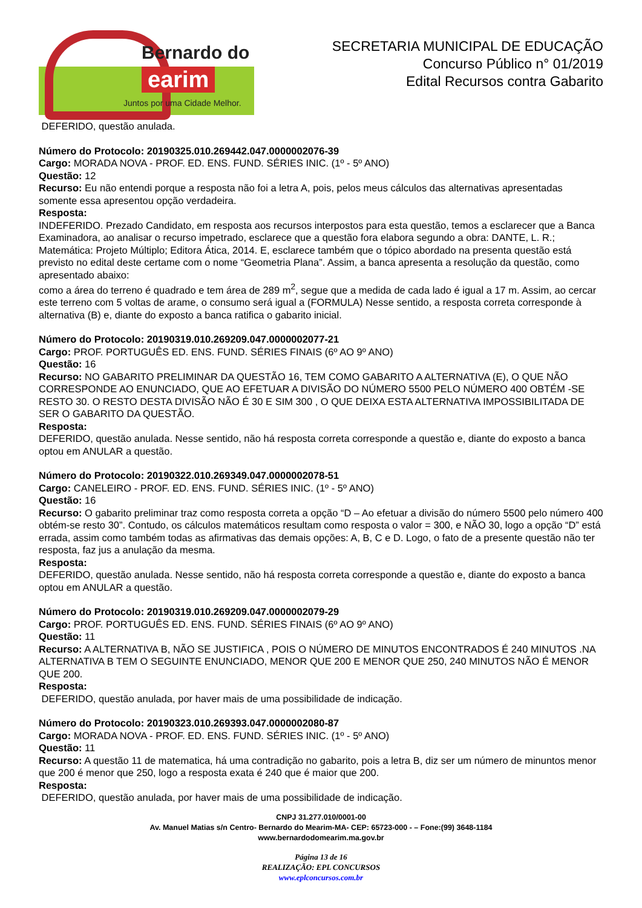Bernardo do
earim
Juntos por uma Cidade Melhor.
SECRETARIA MUNICIPAL DE EDUCAÇÃO
Concurso Público n° 01/2019
Edital Recursos contra Gabarito
DEFERIDO, questão anulada.
Número do Protocolo: 20190325.010.269442.047.0000002076-39
Cargo: MORADA NOVA - PROF. ED. ENS. FUND. SÉRIES INIC. (1º - 5º ANO)
Questão: 12
Recurso: Eu não entendi porque a resposta não foi a letra A, pois, pelos meus cálculos das alternativas apresentadas somente essa apresentou opção verdadeira.
Resposta:
INDEFERIDO. Prezado Candidato, em resposta aos recursos interpostos para esta questão, temos a esclarecer que a Banca Examinadora, ao analisar o recurso impetrado, esclarece que a questão fora elabora segundo a obra: DANTE, L. R.; Matemática: Projeto Múltiplo; Editora Ática, 2014. E, esclarece também que o tópico abordado na presenta questão está previsto no edital deste certame com o nome “Geometria Plana”. Assim, a banca apresenta a resolução da questão, como apresentado abaixo:
como a área do terreno é quadrado e tem área de 289 m<sup>2</sup>, segue que a medida de cada lado é igual a 17 m. Assim, ao cercar este terreno com 5 voltas de arame, o consumo será igual a (FORMULA) Nesse sentido, a resposta correta corresponde à alternativa (B) e, diante do exposto a banca ratifica o gabarito inicial.
Número do Protocolo: 20190319.010.269209.047.0000002077-21
Cargo: PROF. PORTUGUÊS ED. ENS. FUND. SÉRIES FINAIS (6º AO 9º ANO)
Questão: 16
Recurso: NO GABARITO PRELIMINAR DA QUESTÃO 16, TEM COMO GABARITO A ALTERNATIVA (E), O QUE NÃO CORRESPONDE AO ENUNCIADO, QUE AO EFETUAR A DIVISÃO DO NÚMERO 5500 PELO NÚMERO 400 OBTÉM -SE RESTO 30. O RESTO DESTA DIVISÃO NÃO É 30 E SIM 300 , O QUE DEIXA ESTA ALTERNATIVA IMPOSSIBILITADA DE SER O GABARITO DA QUESTÃO.
Resposta:
DEFERIDO, questão anulada. Nesse sentido, não há resposta correta corresponde a questão e, diante do exposto a banca optou em ANULAR a questão.
Número do Protocolo: 20190322.010.269349.047.0000002078-51
Cargo: CANELEIRO - PROF. ED. ENS. FUND. SÉRIES INIC. (1º - 5º ANO)
Questão: 16
Recurso: O gabarito preliminar traz como resposta correta a opção “D – Ao efetuar a divisão do número 5500 pelo número 400 obtém-se resto 30”. Contudo, os cálculos matemáticos resultam como resposta o valor = 300, e NÃO 30, logo a opção “D” está errada, assim como também todas as afirmativas das demais opções: A, B, C e D. Logo, o fato de a presente questão não ter resposta, faz jus a anulação da mesma.
Resposta:
DEFERIDO, questão anulada. Nesse sentido, não há resposta correta corresponde a questão e, diante do exposto a banca optou em ANULAR a questão.
Número do Protocolo: 20190319.010.269209.047.0000002079-29
Cargo: PROF. PORTUGUÊS ED. ENS. FUND. SÉRIES FINAIS (6º AO 9º ANO)
Questão: 11
Recurso: A ALTERNATIVA B, NÃO SE JUSTIFICA , POIS O NÚMERO DE MINUTOS ENCONTRADOS É 240 MINUTOS .NA ALTERNATIVA B TEM O SEGUINTE ENUNCIADO, MENOR QUE 200 E MENOR QUE 250, 240 MINUTOS NÃO É MENOR QUE 200.
Resposta:
DEFERIDO, questão anulada, por haver mais de uma possibilidade de indicação.
Número do Protocolo: 20190323.010.269393.047.0000002080-87
Cargo: MORADA NOVA - PROF. ED. ENS. FUND. SÉRIES INIC. (1º - 5º ANO)
Questão: 11
Recurso: A questão 11 de matematica, há uma contradição no gabarito, pois a letra B, diz ser um número de minuntos menor que 200 é menor que 250, logo a resposta exata é 240 que é maior que 200.
Resposta:
DEFERIDO, questão anulada, por haver mais de uma possibilidade de indicação.
CNPJ 31.277.010/0001-00
Av. Manuel Matias s/n Centro- Bernardo do Mearim-MA- CEP: 65723-000 - – Fone:(99) 3648-1184
www.bernardodomearim.ma.gov.br
Página 13 de 16
REALIZAÇÃO: EPL CONCURSOS
www.eplconcursos.com.br